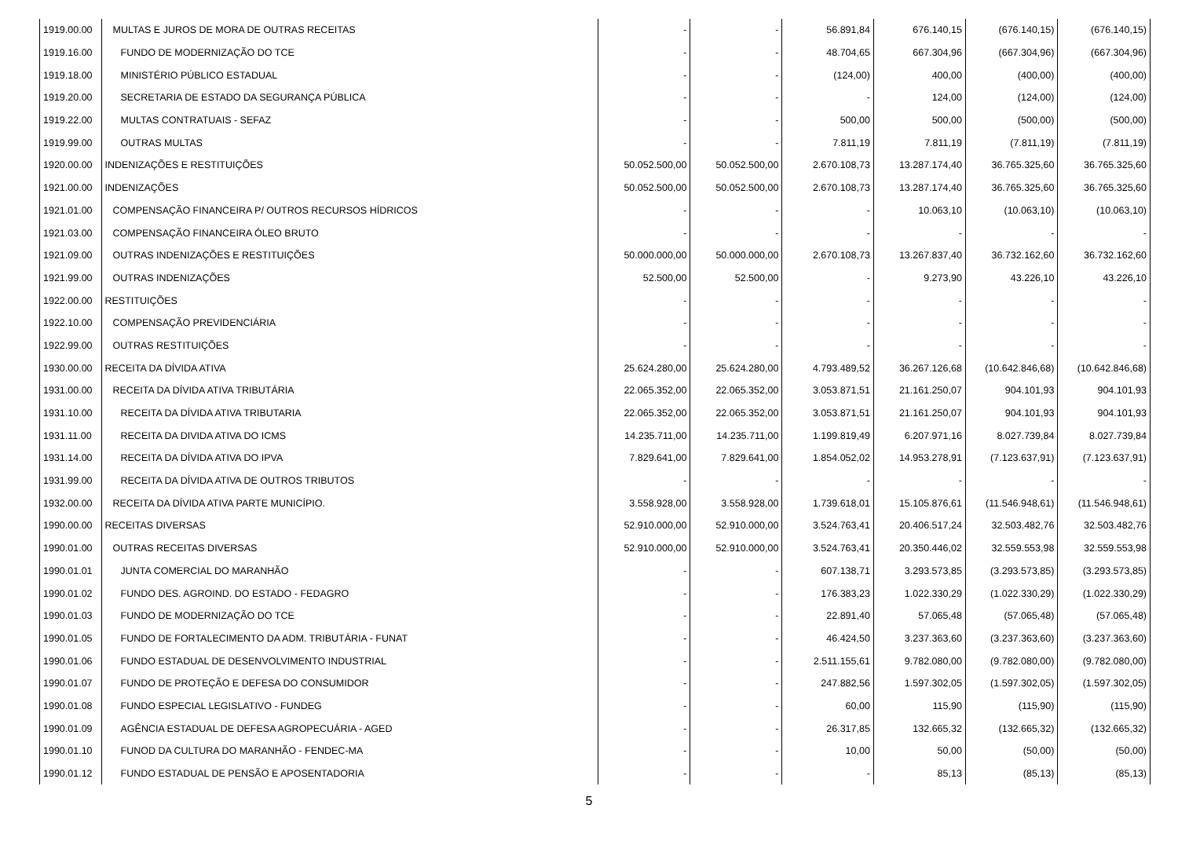| 1919.00.00 | MULTAS E JUROS DE MORA DE OUTRAS RECEITAS | - | - | 56.891,84 | 676.140,15 | (676.140,15) | (676.140,15) |
| 1919.16.00 | FUNDO DE MODERNIZAÇÃO DO TCE | - | - | 48.704,65 | 667.304,96 | (667.304,96) | (667.304,96) |
| 1919.18.00 | MINISTÉRIO PÚBLICO ESTADUAL | - | - | (124,00) | 400,00 | (400,00) | (400,00) |
| 1919.20.00 | SECRETARIA DE ESTADO DA SEGURANÇA PÚBLICA | - | - | - | 124,00 | (124,00) | (124,00) |
| 1919.22.00 | MULTAS CONTRATUAIS - SEFAZ | - | - | 500,00 | 500,00 | (500,00) | (500,00) |
| 1919.99.00 | OUTRAS MULTAS | - | - | 7.811,19 | 7.811,19 | (7.811,19) | (7.811,19) |
| 1920.00.00 | INDENIZAÇÕES E RESTITUIÇÕES | 50.052.500,00 | 50.052.500,00 | 2.670.108,73 | 13.287.174,40 | 36.765.325,60 | 36.765.325,60 |
| 1921.00.00 | INDENIZAÇÕES | 50.052.500,00 | 50.052.500,00 | 2.670.108,73 | 13.287.174,40 | 36.765.325,60 | 36.765.325,60 |
| 1921.01.00 | COMPENSAÇÃO FINANCEIRA P/ OUTROS RECURSOS HÍDRICOS | - | - | - | 10.063,10 | (10.063,10) | (10.063,10) |
| 1921.03.00 | COMPENSAÇÃO FINANCEIRA ÓLEO BRUTO | - | - | - | - | - | - |
| 1921.09.00 | OUTRAS INDENIZAÇÕES E RESTITUIÇÕES | 50.000.000,00 | 50.000.000,00 | 2.670.108,73 | 13.267.837,40 | 36.732.162,60 | 36.732.162,60 |
| 1921.99.00 | OUTRAS INDENIZAÇÕES | 52.500,00 | 52.500,00 | - | 9.273,90 | 43.226,10 | 43.226,10 |
| 1922.00.00 | RESTITUIÇÕES | - | - | - | - | - | - |
| 1922.10.00 | COMPENSAÇÃO PREVIDENCIÁRIA | - | - | - | - | - | - |
| 1922.99.00 | OUTRAS RESTITUIÇÕES | - | - | - | - | - | - |
| 1930.00.00 | RECEITA DA DÍVIDA ATIVA | 25.624.280,00 | 25.624.280,00 | 4.793.489,52 | 36.267.126,68 | (10.642.846,68) | (10.642.846,68) |
| 1931.00.00 | RECEITA DA DÍVIDA ATIVA TRIBUTÁRIA | 22.065.352,00 | 22.065.352,00 | 3.053.871,51 | 21.161.250,07 | 904.101,93 | 904.101,93 |
| 1931.10.00 | RECEITA DA DÍVIDA ATIVA TRIBUTARIA | 22.065.352,00 | 22.065.352,00 | 3.053.871,51 | 21.161.250,07 | 904.101,93 | 904.101,93 |
| 1931.11.00 | RECEITA DA DIVIDA ATIVA DO ICMS | 14.235.711,00 | 14.235.711,00 | 1.199.819,49 | 6.207.971,16 | 8.027.739,84 | 8.027.739,84 |
| 1931.14.00 | RECEITA DA DÍVIDA ATIVA DO IPVA | 7.829.641,00 | 7.829.641,00 | 1.854.052,02 | 14.953.278,91 | (7.123.637,91) | (7.123.637,91) |
| 1931.99.00 | RECEITA DA DÍVIDA ATIVA DE OUTROS TRIBUTOS | - | - | - | - | - | - |
| 1932.00.00 | RECEITA DA DÍVIDA ATIVA PARTE MUNICÍPIO. | 3.558.928,00 | 3.558.928,00 | 1.739.618,01 | 15.105.876,61 | (11.546.948,61) | (11.546.948,61) |
| 1990.00.00 | RECEITAS DIVERSAS | 52.910.000,00 | 52.910.000,00 | 3.524.763,41 | 20.406.517,24 | 32.503.482,76 | 32.503.482,76 |
| 1990.01.00 | OUTRAS RECEITAS DIVERSAS | 52.910.000,00 | 52.910.000,00 | 3.524.763,41 | 20.350.446,02 | 32.559.553,98 | 32.559.553,98 |
| 1990.01.01 | JUNTA COMERCIAL DO MARANHÃO | - | - | 607.138,71 | 3.293.573,85 | (3.293.573,85) | (3.293.573,85) |
| 1990.01.02 | FUNDO DES. AGROIND. DO ESTADO - FEDAGRO | - | - | 176.383,23 | 1.022.330,29 | (1.022.330,29) | (1.022.330,29) |
| 1990.01.03 | FUNDO DE MODERNIZAÇÃO DO TCE | - | - | 22.891,40 | 57.065,48 | (57.065,48) | (57.065,48) |
| 1990.01.05 | FUNDO DE FORTALECIMENTO DA ADM. TRIBUTÁRIA - FUNAT | - | - | 46.424,50 | 3.237.363,60 | (3.237.363,60) | (3.237.363,60) |
| 1990.01.06 | FUNDO ESTADUAL DE DESENVOLVIMENTO INDUSTRIAL | - | - | 2.511.155,61 | 9.782.080,00 | (9.782.080,00) | (9.782.080,00) |
| 1990.01.07 | FUNDO DE PROTEÇÃO E DEFESA DO CONSUMIDOR | - | - | 247.882,56 | 1.597.302,05 | (1.597.302,05) | (1.597.302,05) |
| 1990.01.08 | FUNDO ESPECIAL LEGISLATIVO - FUNDEG | - | - | 60,00 | 115,90 | (115,90) | (115,90) |
| 1990.01.09 | AGÊNCIA ESTADUAL DE DEFESA AGROPECUÁRIA - AGED | - | - | 26.317,85 | 132.665,32 | (132.665,32) | (132.665,32) |
| 1990.01.10 | FUNOD DA CULTURA DO MARANHÃO - FENDEC-MA | - | - | 10,00 | 50,00 | (50,00) | (50,00) |
| 1990.01.12 | FUNDO ESTADUAL DE PENSÃO E APOSENTADORIA | - | - | - | 85,13 | (85,13) | (85,13) |
5